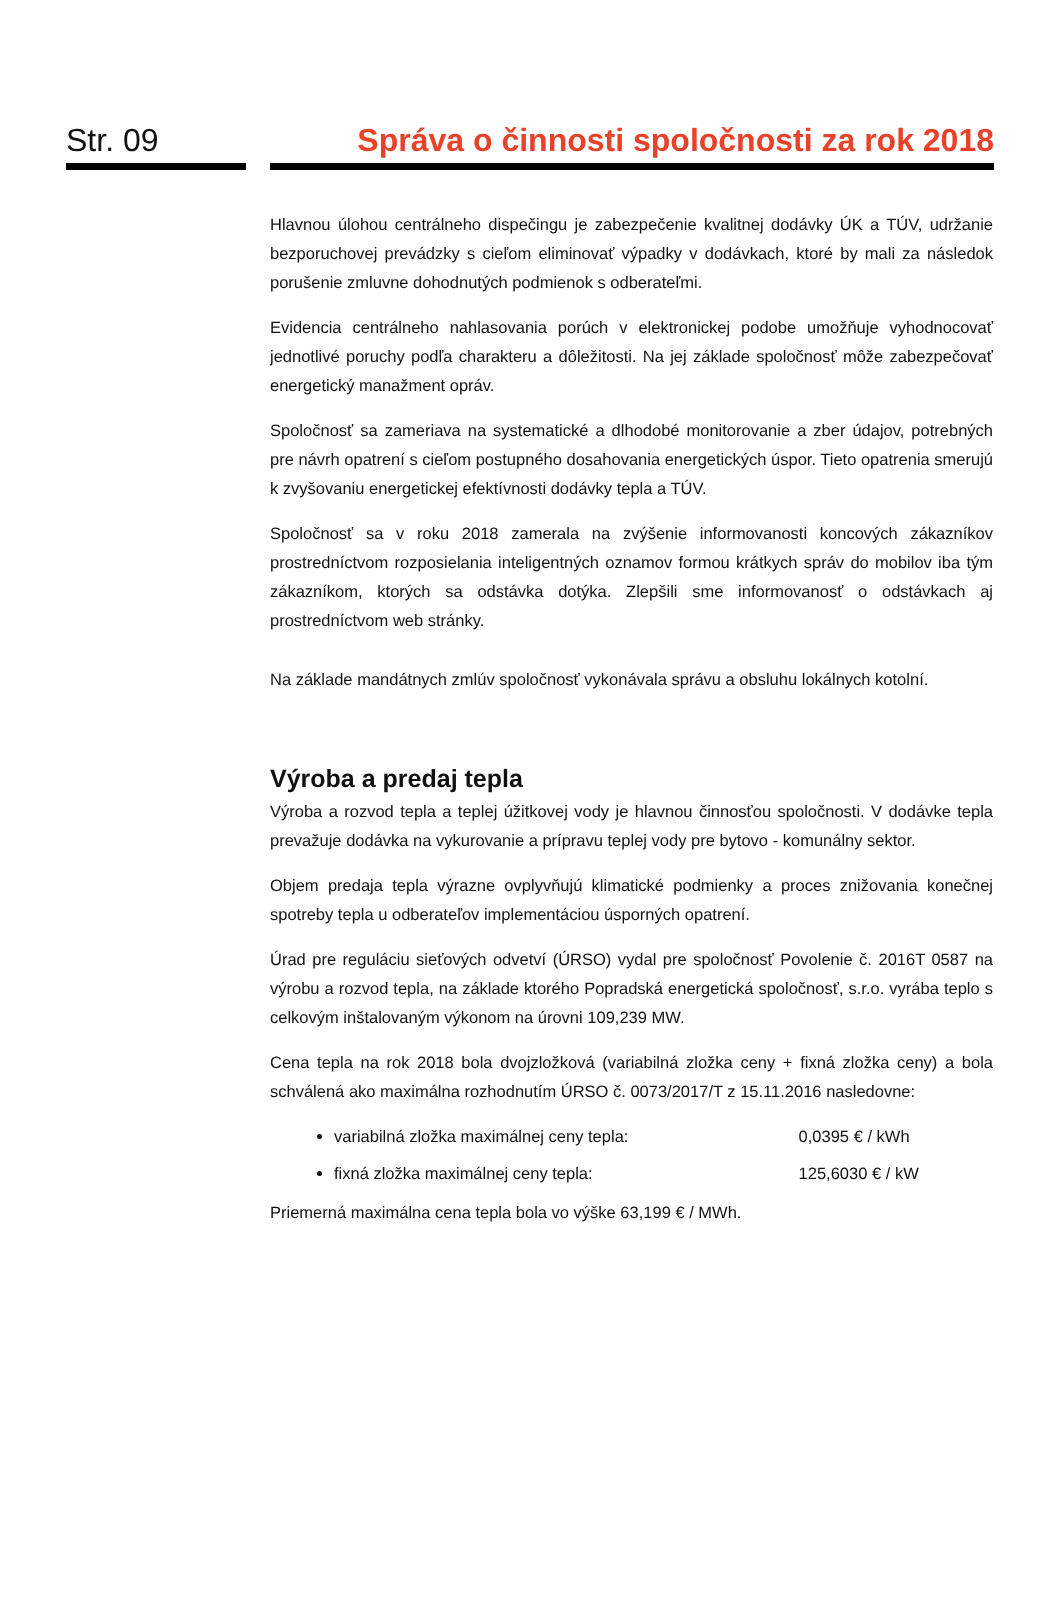Str. 09 Správa o činnosti spoločnosti za rok 2018
Hlavnou úlohou centrálneho dispečingu je zabezpečenie kvalitnej dodávky ÚK a TÚV, udržanie bezporuchovej prevádzky s cieľom eliminovať výpadky v dodávkach, ktoré by mali za následok porušenie zmluvne dohodnutých podmienok s odberateľmi.
Evidencia centrálneho nahlasovania porúch v elektronickej podobe umožňuje vyhodnocovať jednotlivé poruchy podľa charakteru a dôležitosti. Na jej základe spoločnosť môže zabezpečovať energetický manažment opráv.
Spoločnosť sa zameriava na systematické a dlhodobé monitorovanie a zber údajov, potrebných pre návrh opatrení s cieľom postupného dosahovania energetických úspor. Tieto opatrenia smerujú k zvyšovaniu energetickej efektívnosti dodávky tepla a TÚV.
Spoločnosť sa v roku 2018 zamerala na zvýšenie informovanosti koncových zákazníkov prostredníctvom rozposielania inteligentných oznamov formou krátkych správ do mobilov iba tým zákazníkom, ktorých sa odstávka dotýka. Zlepšili sme informovanosť o odstávkach aj prostredníctvom web stránky.
Na základe mandátnych zmlúv spoločnosť vykonávala správu a obsluhu lokálnych kotolní.
Výroba a predaj tepla
Výroba a rozvod tepla a teplej úžitkovej vody je hlavnou činnosťou spoločnosti. V dodávke tepla prevažuje dodávka na vykurovanie a prípravu teplej vody pre bytovo - komunálny sektor.
Objem predaja tepla výrazne ovplyvňujú klimatické podmienky a proces znižovania konečnej spotreby tepla u odberateľov implementáciou úsporných opatrení.
Úrad pre reguláciu sieťových odvetví (ÚRSO) vydal pre spoločnosť Povolenie č. 2016T 0587 na výrobu a rozvod tepla, na základe ktorého Popradská energetická spoločnosť, s.r.o. vyrába teplo s celkovým inštalovaným výkonom na úrovni 109,239 MW.
Cena tepla na rok 2018 bola dvojzložková (variabilná zložka ceny + fixná zložka ceny) a bola schválená ako maximálna rozhodnutím ÚRSO č. 0073/2017/T z 15.11.2016 nasledovne:
variabilná zložka maximálnej ceny tepla: 0,0395 € / kWh
fixná zložka maximálnej ceny tepla: 125,6030 € / kW
Priemerná maximálna cena tepla bola vo výške 63,199 € / MWh.